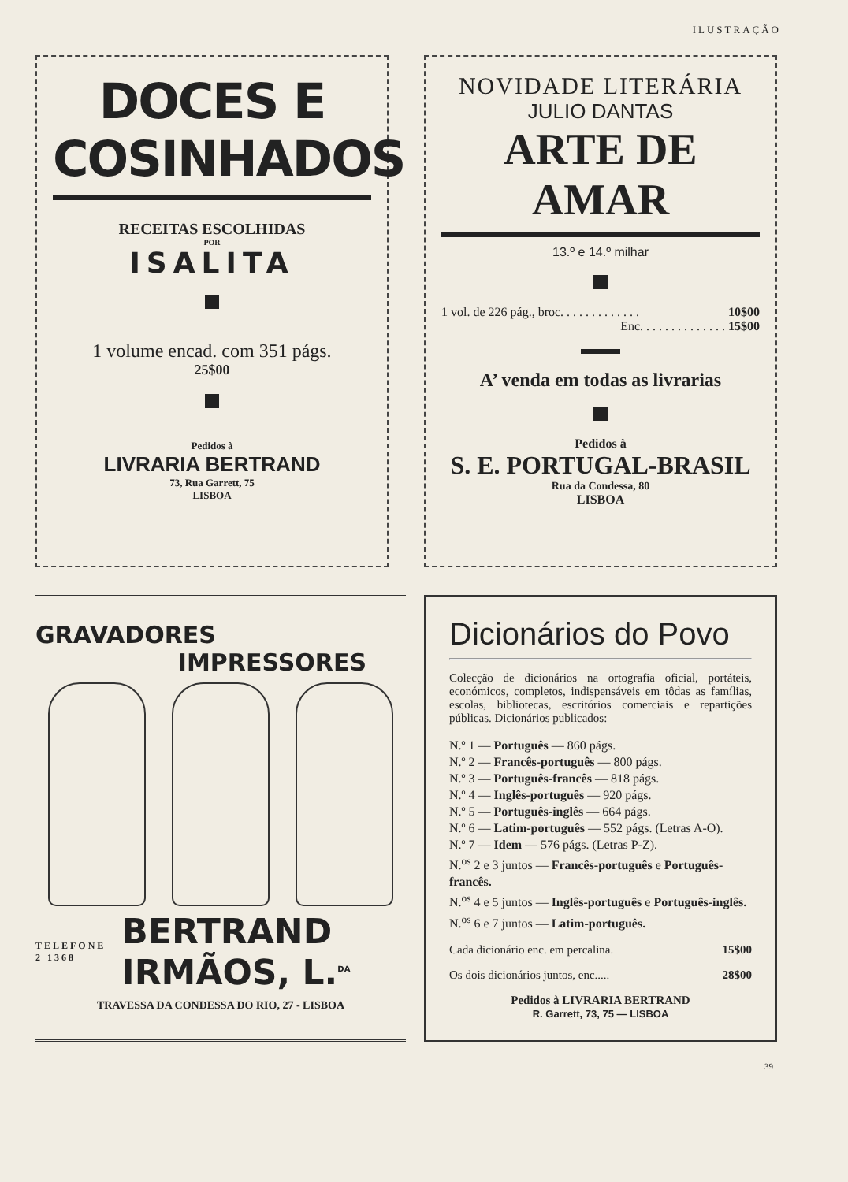ILUSTRAÇÃO
DOCES E COSINHADOS
RECEITAS ESCOLHIDAS
POR
ISALITA
1 volume encad. com 351 págs.
25$00
Pedidos à
LIVRARIA BERTRAND
73, Rua Garrett, 75
LISBOA
NOVIDADE LITERÁRIA
JULIO DANTAS
ARTE DE AMAR
13.º e 14.º milhar
1 vol. de 226 pág., broc. . . . . . . . . . . . . 10$00
Enc. . . . . . . . . . . . . . 15$00
A’ venda em todas as livrarias
Pedidos à
S. E. PORTUGAL-BRASIL
Rua da Condessa, 80
LISBOA
GRAVADORES
IMPRESSORES
TELEFONE
2 1368
BERTRAND
IRMÃOS, L.<sup>DA</sup>
TRAVESSA DA CONDESSA DO RIO, 27 - LISBOA
Dicionários do Povo
Colecção de dicionários na ortografia oficial, portáteis, económicos, completos, indispensáveis em tôdas as famílias, escolas, bibliotecas, escritórios comerciais e repartições públicas. Dicionários publicados:
N.º 1 — Português — 860 págs.
N.º 2 — Francês-português — 800 págs.
N.º 3 — Português-francês — 818 págs.
N.º 4 — Inglês-português — 920 págs.
N.º 5 — Português-inglês — 664 págs.
N.º 6 — Latim-português — 552 págs. (Letras A-O).
N.º 7 — Idem — 576 págs. (Letras P-Z).
N.<sup>os</sup> 2 e 3 juntos — Francês-português e Português-francês.
N.<sup>os</sup> 4 e 5 juntos — Inglês-português e Português-inglês.
N.<sup>os</sup> 6 e 7 juntos — Latim-português.
Cada dicionário enc. em percalina. 15$00
Os dois dicionários juntos, enc..... 28$00
Pedidos à LIVRARIA BERTRAND
R. Garrett, 73, 75 — LISBOA
39